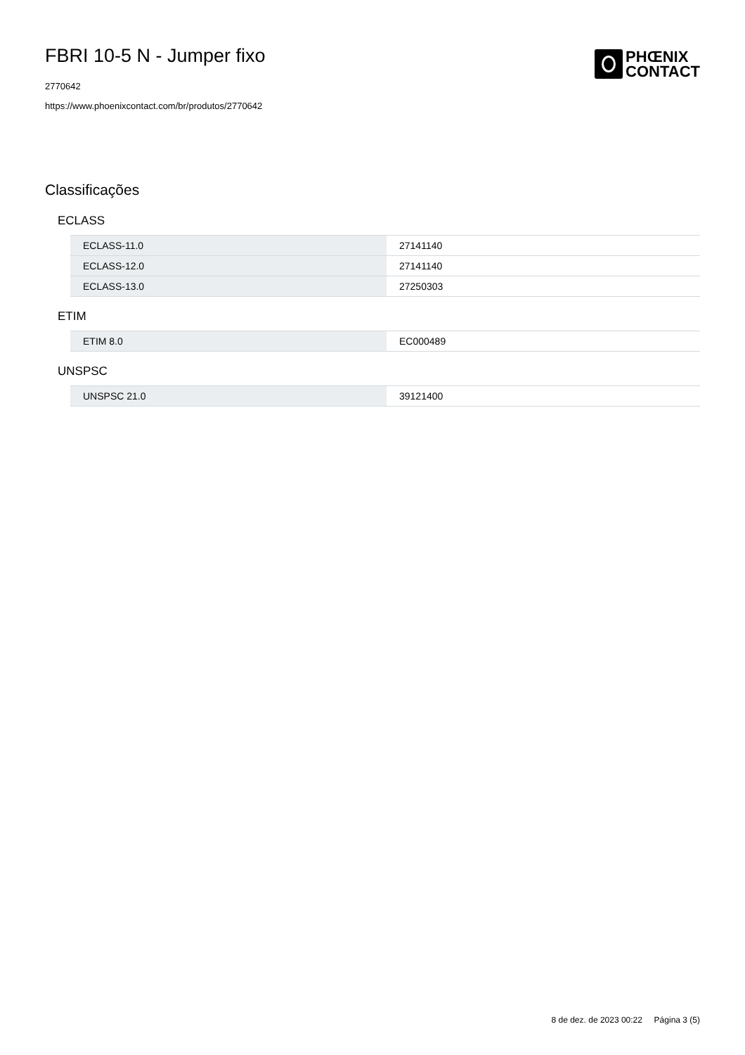FBRI 10-5 N - Jumper fixo
2770642
https://www.phoenixcontact.com/br/produtos/2770642
PHŒNIX
CONTACT
Classificações
ECLASS
| ECLASS-11.0 | 27141140 |
| ECLASS-12.0 | 27141140 |
| ECLASS-13.0 | 27250303 |
ETIM
| ETIM 8.0 | EC000489 |
UNSPSC
| UNSPSC 21.0 | 39121400 |
8 de dez. de 2023 00:22 Página 3 (5)